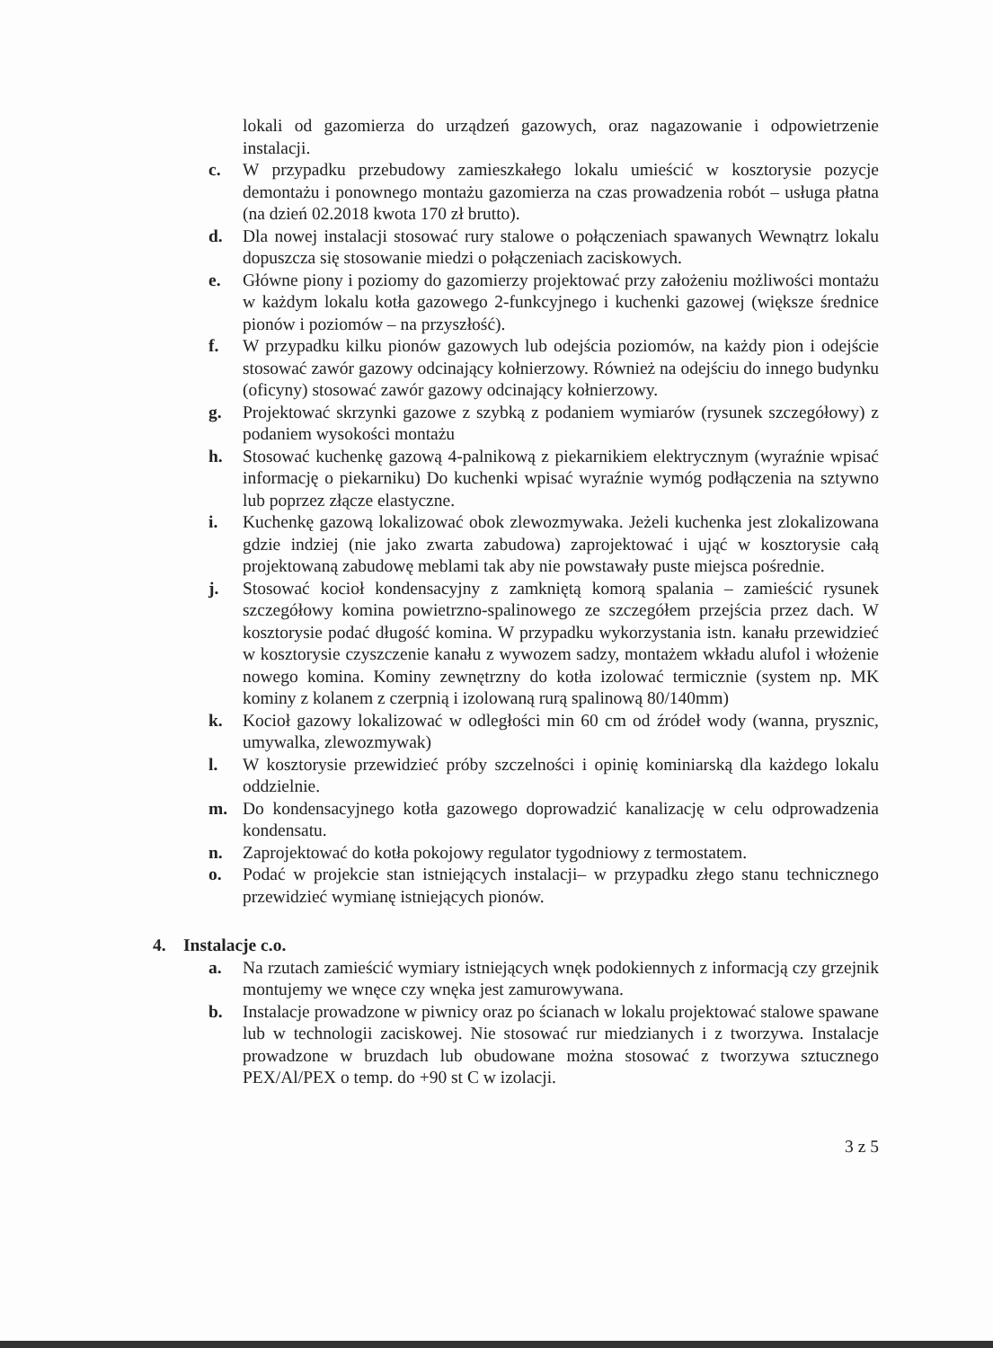lokali od gazomierza do urządzeń gazowych, oraz nagazowanie i odpowietrzenie instalacji.
c. W przypadku przebudowy zamieszkałego lokalu umieścić w kosztorysie pozycje demontażu i ponownego montażu gazomierza na czas prowadzenia robót – usługa płatna (na dzień 02.2018 kwota 170 zł brutto).
d. Dla nowej instalacji stosować rury stalowe o połączeniach spawanych Wewnątrz lokalu dopuszcza się stosowanie miedzi o połączeniach zaciskowych.
e. Główne piony i poziomy do gazomierzy projektować przy założeniu możliwości montażu w każdym lokalu kotła gazowego 2-funkcyjnego i kuchenki gazowej (większe średnice pionów i poziomów – na przyszłość).
f. W przypadku kilku pionów gazowych lub odejścia poziomów, na każdy pion i odejście stosować zawór gazowy odcinający kołnierzowy. Również na odejściu do innego budynku (oficyny) stosować zawór gazowy odcinający kołnierzowy.
g. Projektować skrzynki gazowe z szybką z podaniem wymiarów (rysunek szczegółowy) z podaniem wysokości montażu
h. Stosować kuchenkę gazową 4-palnikową z piekarnikiem elektrycznym (wyraźnie wpisać informację o piekarniku) Do kuchenki wpisać wyraźnie wymóg podłączenia na sztywno lub poprzez złącze elastyczne.
i. Kuchenkę gazową lokalizować obok zlewozmywaka. Jeżeli kuchenka jest zlokalizowana gdzie indziej (nie jako zwarta zabudowa) zaprojektować i ująć w kosztorysie całą projektowaną zabudowę meblami tak aby nie powstawały puste miejsca pośrednie.
j. Stosować kocioł kondensacyjny z zamkniętą komorą spalania – zamieścić rysunek szczegółowy komina powietrzno-spalinowego ze szczegółem przejścia przez dach. W kosztorysie podać długość komina. W przypadku wykorzystania istn. kanału przewidzieć w kosztorysie czyszczenie kanału z wywozem sadzy, montażem wkładu alufol i włożenie nowego komina. Kominy zewnętrzny do kotła izolować termicznie (system np. MK kominy z kolanem z czerpnią i izolowaną rurą spalinową 80/140mm)
k. Kocioł gazowy lokalizować w odległości min 60 cm od źródeł wody (wanna, prysznic, umywalka, zlewozmywak)
l. W kosztorysie przewidzieć próby szczelności i opinię kominiarską dla każdego lokalu oddzielnie.
m. Do kondensacyjnego kotła gazowego doprowadzić kanalizację w celu odprowadzenia kondensatu.
n. Zaprojektować do kotła pokojowy regulator tygodniowy z termostatem.
o. Podać w projekcie stan istniejących instalacji– w przypadku złego stanu technicznego przewidzieć wymianę istniejących pionów.
4. Instalacje c.o.
a. Na rzutach zamieścić wymiary istniejących wnęk podokiennych z informacją czy grzejnik montujemy we wnęce czy wnęka jest zamurowywana.
b. Instalacje prowadzone w piwnicy oraz po ścianach w lokalu projektować stalowe spawane lub w technologii zaciskowej. Nie stosować rur miedzianych i z tworzywa. Instalacje prowadzone w bruzdach lub obudowane można stosować z tworzywa sztucznego PEX/Al/PEX o temp. do +90 st C w izolacji.
3 z 5